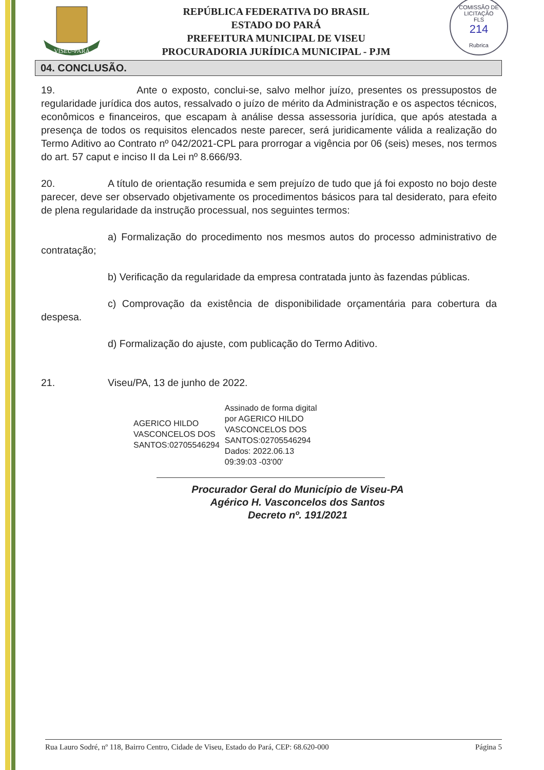VISEU-PARÁ
REPÚBLICA FEDERATIVA DO BRASIL
ESTADO DO PARÁ
PREFEITURA MUNICIPAL DE VISEU
PROCURADORIA JURÍDICA MUNICIPAL - PJM
COMISSÃO DE LICITAÇÃO
FLS
214
Rubrica
04. CONCLUSÃO.
19. Ante o exposto, conclui-se, salvo melhor juízo, presentes os pressupostos de regularidade jurídica dos autos, ressalvado o juízo de mérito da Administração e os aspectos técnicos, econômicos e financeiros, que escapam à análise dessa assessoria jurídica, que após atestada a presença de todos os requisitos elencados neste parecer, será juridicamente válida a realização do Termo Aditivo ao Contrato nº 042/2021-CPL para prorrogar a vigência por 06 (seis) meses, nos termos do art. 57 caput e inciso II da Lei nº 8.666/93.
20. A título de orientação resumida e sem prejuízo de tudo que já foi exposto no bojo deste parecer, deve ser observado objetivamente os procedimentos básicos para tal desiderato, para efeito de plena regularidade da instrução processual, nos seguintes termos:
a) Formalização do procedimento nos mesmos autos do processo administrativo de contratação;
b) Verificação da regularidade da empresa contratada junto às fazendas públicas.
c) Comprovação da existência de disponibilidade orçamentária para cobertura da despesa.
d) Formalização do ajuste, com publicação do Termo Aditivo.
21. Viseu/PA, 13 de junho de 2022.
AGERICO HILDO
VASCONCELOS DOS
SANTOS:02705546294
Assinado de forma digital
por AGERICO HILDO
VASCONCELOS DOS
SANTOS:02705546294
Dados: 2022.06.13
09:39:03 -03'00'
Procurador Geral do Município de Viseu-PA
Agérico H. Vasconcelos dos Santos
Decreto nº. 191/2021
Rua Lauro Sodré, nº 118, Bairro Centro, Cidade de Viseu, Estado do Pará, CEP: 68.620-000 Página 5